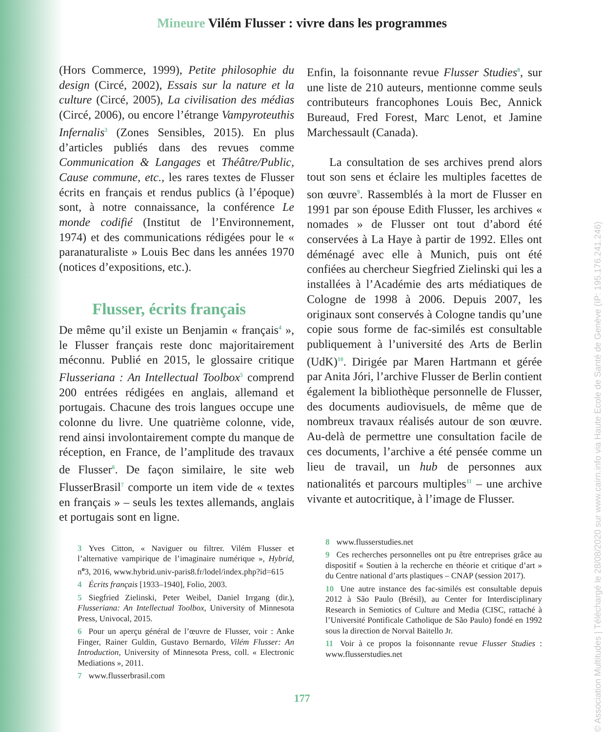Mineure Vilém Flusser : vivre dans les programmes
(Hors Commerce, 1999), Petite philosophie du design (Circé, 2002), Essais sur la nature et la culture (Circé, 2005), La civilisation des médias (Circé, 2006), ou encore l’étrange Vampyroteuthis Infernalis<sup>3</sup> (Zones Sensibles, 2015). En plus d’articles publiés dans des revues comme Communication & Langages et Théâtre/Public, Cause commune, etc., les rares textes de Flusser écrits en français et rendus publics (à l’époque) sont, à notre connaissance, la conférence Le monde codifié (Institut de l’Environnement, 1974) et des communications rédigées pour le « paranaturaliste » Louis Bec dans les années 1970 (notices d’expositions, etc.).
Flusser, écrits français
De même qu’il existe un Benjamin « français<sup>4</sup> », le Flusser français reste donc majoritairement méconnu. Publié en 2015, le glossaire critique Flusseriana : An Intellectual Toolbox<sup>5</sup> comprend 200 entrées rédigées en anglais, allemand et portugais. Chacune des trois langues occupe une colonne du livre. Une quatrième colonne, vide, rend ainsi involontairement compte du manque de réception, en France, de l’ampli­tude des travaux de Flusser<sup>6</sup>. De façon similaire, le site web FlusserBrasil<sup>7</sup> comporte un item vide de « textes en français » – seuls les textes allemands, anglais et portugais sont en ligne.
3 Yves Citton, « Naviguer ou filtrer. Vilém Flusser et l’alternative vampirique de l’imaginaire numérique », Hybrid, n<sup>o</sup>3, 2016, www.hybrid.univ-paris8.fr/lodel/index.php?id=615
4 Écrits français [1933–1940], Folio, 2003.
5 Siegfried Zielinski, Peter Weibel, Daniel Irrgang (dir.), Flusseriana: An Intellectual Toolbox, University of Minnesota Press, Univocal, 2015.
6 Pour un aperçu général de l’œuvre de Flusser, voir : Anke Finger, Rainer Guldin, Gustavo Bernardo, Vilém Flusser: An Introduction, University of Minnesota Press, coll. « Electronic Mediations », 2011.
7 www.flusserbrasil.com
Enfin, la foisonnante revue Flusser Studies<sup>8</sup>, sur une liste de 210 auteurs, mentionne comme seuls contributeurs francophones Louis Bec, Annick Bureaud, Fred Forest, Marc Lenot, et Jamine Marchessault (Canada).
La consultation de ses archives prend alors tout son sens et éclaire les multiples facettes de son œuvre<sup>9</sup>. Rassemblés à la mort de Flusser en 1991 par son épouse Edith Flusser, les archives « nomades » de Flusser ont tout d’abord été conservées à La Haye à partir de 1992. Elles ont déménagé avec elle à Munich, puis ont été confiées au chercheur Siegfried Zielinski qui les a installées à l’Académie des arts média­tiques de Cologne de 1998 à 2006. Depuis 2007, les originaux sont conservés à Cologne tandis qu’une copie sous forme de fac-similés est consultable publiquement à l’université des Arts de Berlin (UdK)<sup>10</sup>. Dirigée par Maren Hartmann et gérée par Anita Jóri, l’archive Flusser de Berlin contient également la biblio­thèque personnelle de Flusser, des documents audiovisuels, de même que de nombreux tra­vaux réalisés autour de son œuvre. Au-delà de permettre une consultation facile de ces docu­ments, l’archive a été pensée comme un lieu de travail, un hub de personnes aux nationalités et parcours multiples<sup>11</sup> – une archive vivante et autocritique, à l’image de Flusser.
8 www.flusserstudies.net
9 Ces recherches personnelles ont pu être entreprises grâce au dispositif « Soutien à la recherche en théorie et critique d’art » du Centre national d’arts plastiques – CNAP (session 2017).
10 Une autre instance des fac-similés est consultable depuis 2012 à São Paulo (Brésil), au Center for Interdisciplinary Research in Semiotics of Culture and Media (CISC, rattaché à l’Université Pontificale Catholique de São Paulo) fondé en 1992 sous la direction de Norval Baitello Jr.
11 Voir à ce propos la foisonnante revue Flusser Studies : www.flusserstudies.net
177
© Association Multitudes | Téléchargé le 28/08/2020 sur www.cairn.info via Haute Ecole de Santé de Genève (IP: 195.176.241.246)